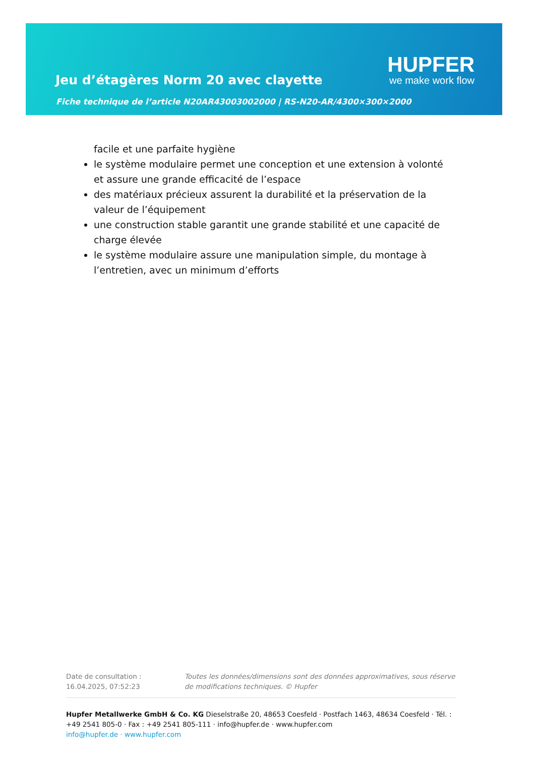Jeu d’étagères Norm 20 avec clayette
Fiche technique de l’article N20AR43003002000 | RS-N20-AR/4300×300×2000
HUPFER
we make work flow
facile et une parfaite hygiène
le système modulaire permet une conception et une extension à volonté et assure une grande efficacité de l’espace
des matériaux précieux assurent la durabilité et la préservation de la valeur de l’équipement
une construction stable garantit une grande stabilité et une capacité de charge élevée
le système modulaire assure une manipulation simple, du montage à l’entretien, avec un minimum d’efforts
Date de consultation : 16.04.2025, 07:52:23
Toutes les données/dimensions sont des données approximatives, sous réserve de modifications techniques. © Hupfer
Hupfer Metallwerke GmbH & Co. KG Dieselstraße 20, 48653 Coesfeld · Postfach 1463, 48634 Coesfeld · Tél. : +49 2541 805-0 · Fax : +49 2541 805-111 · info@hupfer.de · www.hupfer.com
info@hupfer.de · www.hupfer.com